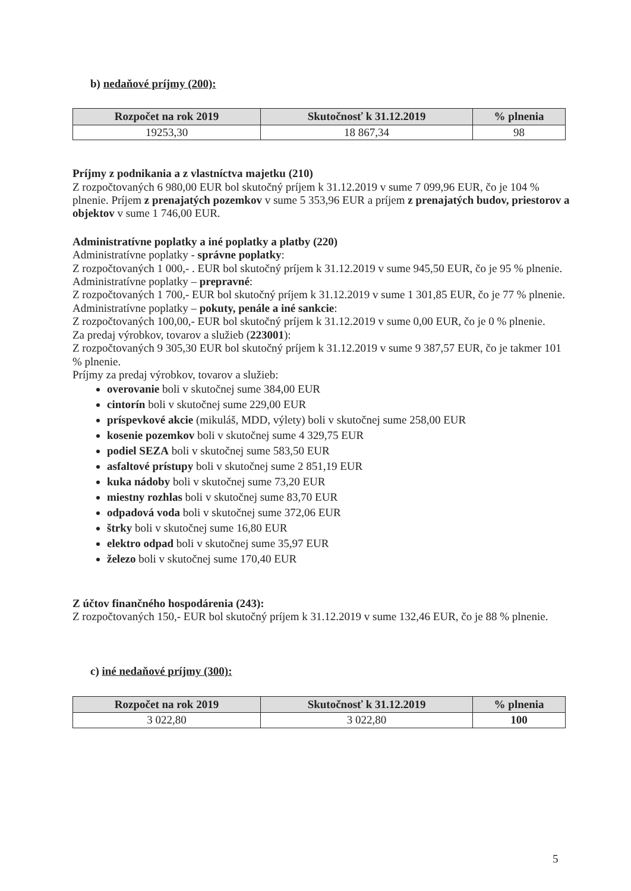b) nedaňové príjmy (200):
| Rozpočet na rok 2019 | Skutočnosť k 31.12.2019 | % plnenia |
| --- | --- | --- |
| 19253,30 | 18 867,34 | 98 |
Príjmy z podnikania a z vlastníctva majetku (210)
Z rozpočtovaných 6 980,00 EUR bol skutočný príjem k 31.12.2019 v sume 7 099,96 EUR, čo je 104 % plnenie. Príjem z prenajatých pozemkov v sume 5 353,96 EUR a príjem z prenajatých budov, priestorov a objektov v sume 1 746,00 EUR.
Administratívne poplatky a iné poplatky a platby (220)
Administratívne poplatky - správne poplatky:
Z rozpočtovaných 1 000,- . EUR bol skutočný príjem k 31.12.2019 v sume 945,50 EUR, čo je 95 % plnenie.
Administratívne poplatky – prepravné:
Z rozpočtovaných 1 700,- EUR bol skutočný príjem k 31.12.2019 v sume 1 301,85 EUR, čo je 77 % plnenie.
Administratívne poplatky – pokuty, penále a iné sankcie:
Z rozpočtovaných 100,00,- EUR bol skutočný príjem k 31.12.2019 v sume 0,00 EUR, čo je 0 % plnenie.
Za predaj výrobkov, tovarov a služieb (223001):
Z rozpočtovaných 9 305,30 EUR bol skutočný príjem k 31.12.2019 v sume 9 387,57 EUR, čo je takmer 101 % plnenie.
Príjmy za predaj výrobkov, tovarov a služieb:
overovanie boli v skutočnej sume 384,00 EUR
cintorín boli v skutočnej sume 229,00 EUR
príspevkové akcie (mikuláš, MDD, výlety) boli v skutočnej sume 258,00 EUR
kosenie pozemkov boli v skutočnej sume 4 329,75 EUR
podiel SEZA boli v skutočnej sume 583,50 EUR
asfaltové prístupy boli v skutočnej sume 2 851,19 EUR
kuka nádoby boli v skutočnej sume 73,20 EUR
miestny rozhlas boli v skutočnej sume 83,70 EUR
odpadová voda boli v skutočnej sume 372,06 EUR
štrky boli v skutočnej sume 16,80 EUR
elektro odpad boli v skutočnej sume 35,97 EUR
železo boli v skutočnej sume 170,40 EUR
Z účtov finančného hospodárenia (243):
Z rozpočtovaných 150,- EUR bol skutočný príjem k 31.12.2019 v sume 132,46 EUR, čo je 88 % plnenie.
c) iné nedaňové príjmy (300):
| Rozpočet na rok 2019 | Skutočnosť k 31.12.2019 | % plnenia |
| --- | --- | --- |
| 3 022,80 | 3 022,80 | 100 |
5